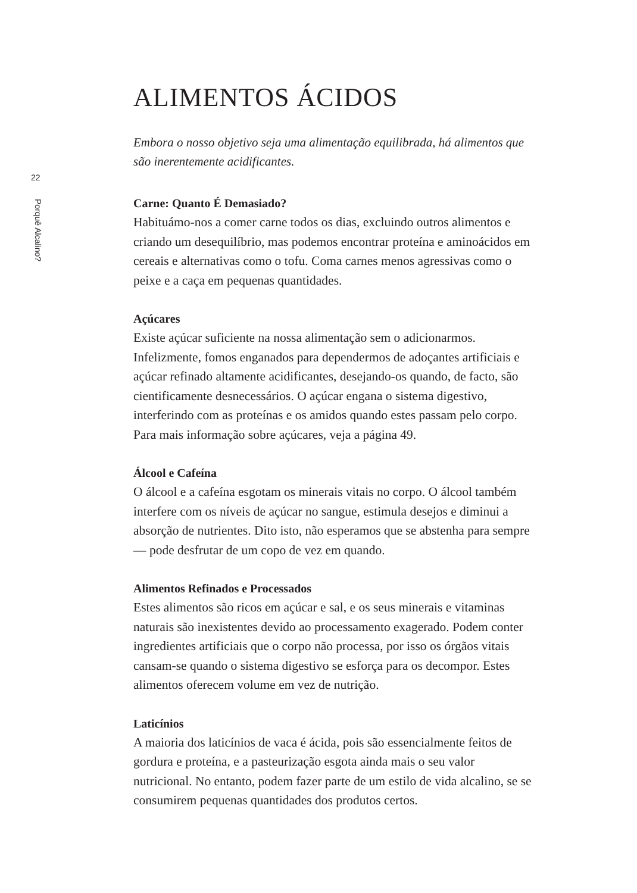22
Porquê Alcalino?
ALIMENTOS ÁCIDOS
Embora o nosso objetivo seja uma alimentação equilibrada, há alimentos que são inerentemente acidificantes.
Carne: Quanto É Demasiado?
Habituámo-nos a comer carne todos os dias, excluindo outros alimentos e criando um desequilíbrio, mas podemos encontrar proteína e aminoácidos em cereais e alternativas como o tofu. Coma carnes menos agressivas como o peixe e a caça em pequenas quantidades.
Açúcares
Existe açúcar suficiente na nossa alimentação sem o adicionarmos. Infelizmente, fomos enganados para dependermos de adoçantes artificiais e açúcar refinado altamente acidificantes, desejando-os quando, de facto, são cientificamente desnecessários. O açúcar engana o sistema digestivo, interferindo com as proteínas e os amidos quando estes passam pelo corpo. Para mais informação sobre açúcares, veja a página 49.
Álcool e Cafeína
O álcool e a cafeína esgotam os minerais vitais no corpo. O álcool também interfere com os níveis de açúcar no sangue, estimula desejos e diminui a absorção de nutrientes. Dito isto, não esperamos que se abstenha para sempre — pode desfrutar de um copo de vez em quando.
Alimentos Refinados e Processados
Estes alimentos são ricos em açúcar e sal, e os seus minerais e vitaminas naturais são inexistentes devido ao processamento exagerado. Podem conter ingredientes artificiais que o corpo não processa, por isso os órgãos vitais cansam-se quando o sistema digestivo se esforça para os decompor. Estes alimentos oferecem volume em vez de nutrição.
Laticínios
A maioria dos laticínios de vaca é ácida, pois são essencialmente feitos de gordura e proteína, e a pasteurização esgota ainda mais o seu valor nutricional. No entanto, podem fazer parte de um estilo de vida alcalino, se se consumirem pequenas quantidades dos produtos certos.